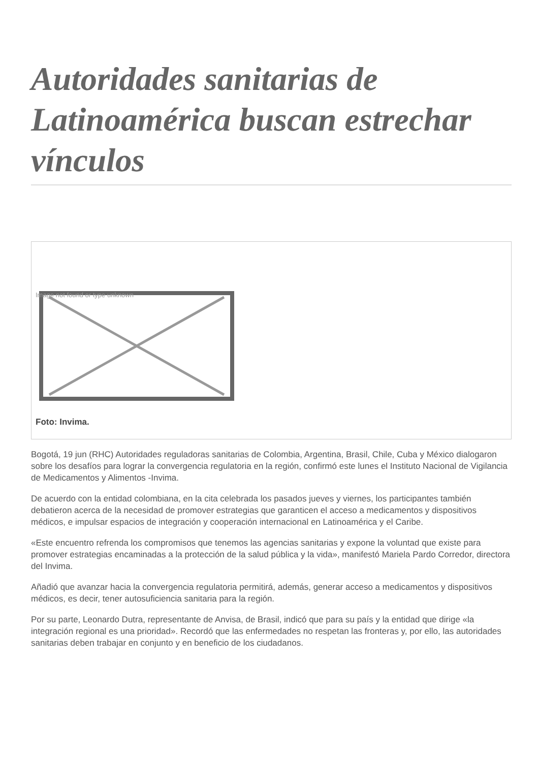Autoridades sanitarias de Latinoamérica buscan estrechar vínculos
Image not found or type unknown
Foto: Invima.
Bogotá, 19 jun (RHC) Autoridades reguladoras sanitarias de Colombia, Argentina, Brasil, Chile, Cuba y México dialogaron sobre los desafíos para lograr la convergencia regulatoria en la región, confirmó este lunes el Instituto Nacional de Vigilancia de Medicamentos y Alimentos -Invima.
De acuerdo con la entidad colombiana, en la cita celebrada los pasados jueves y viernes, los participantes también debatieron acerca de la necesidad de promover estrategias que garanticen el acceso a medicamentos y dispositivos médicos, e impulsar espacios de integración y cooperación internacional en Latinoamérica y el Caribe.
«Este encuentro refrenda los compromisos que tenemos las agencias sanitarias y expone la voluntad que existe para promover estrategias encaminadas a la protección de la salud pública y la vida», manifestó Mariela Pardo Corredor, directora del Invima.
Añadió que avanzar hacia la convergencia regulatoria permitirá, además, generar acceso a medicamentos y dispositivos médicos, es decir, tener autosuficiencia sanitaria para la región.
Por su parte, Leonardo Dutra, representante de Anvisa, de Brasil, indicó que para su país y la entidad que dirige «la integración regional es una prioridad». Recordó que las enfermedades no respetan las fronteras y, por ello, las autoridades sanitarias deben trabajar en conjunto y en beneficio de los ciudadanos.